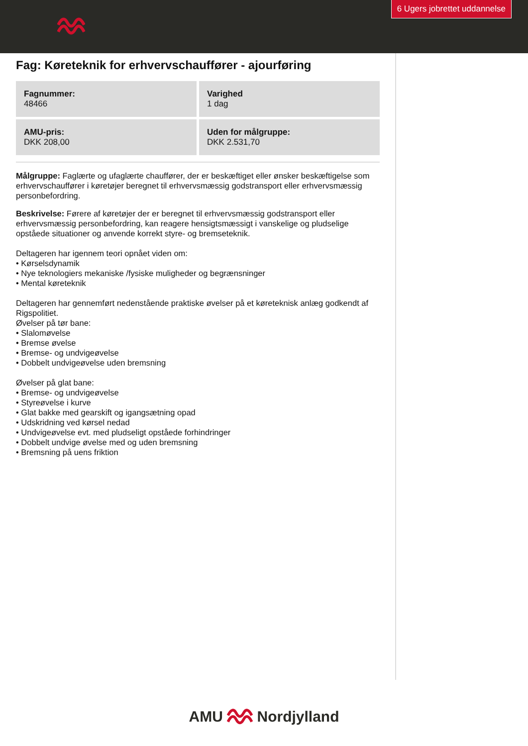6 Ugers jobrettet uddannelse
Fag: Køreteknik for erhvervschauffører - ajourføring
| Fagnummer: 48466 | Varighed 1 dag |
| AMU-pris: DKK 208,00 | Uden for målgruppe: DKK 2.531,70 |
Målgruppe: Faglærte og ufaglærte chauffører, der er beskæftiget eller ønsker beskæftigelse som erhvervschauffører i køretøjer beregnet til erhvervsmæssig godstransport eller erhvervsmæssig personbefordring.
Beskrivelse: Førere af køretøjer der er beregnet til erhvervsmæssig godstransport eller erhvervsmæssig personbefordring, kan reagere hensigtsmæssigt i vanskelige og pludselige opståede situationer og anvende korrekt styre- og bremseteknik.
Deltageren har igennem teori opnået viden om:
• Kørselsdynamik
• Nye teknologiers mekaniske /fysiske muligheder og begrænsninger
• Mental køreteknik
Deltageren har gennemført nedenstående praktiske øvelser på et køreteknisk anlæg godkendt af Rigspolitiet.
Øvelser på tør bane:
• Slalomøvelse
• Bremse øvelse
• Bremse- og undvigeøvelse
• Dobbelt undvigeøvelse uden bremsning
Øvelser på glat bane:
• Bremse- og undvigeøvelse
• Styreøvelse i kurve
• Glat bakke med gearskift og igangsætning opad
• Udskridning ved kørsel nedad
• Undvigeøvelse evt. med pludseligt opståede forhindringer
• Dobbelt undvige øvelse med og uden bremsning
• Bremsning på uens friktion
AMU Nordjylland